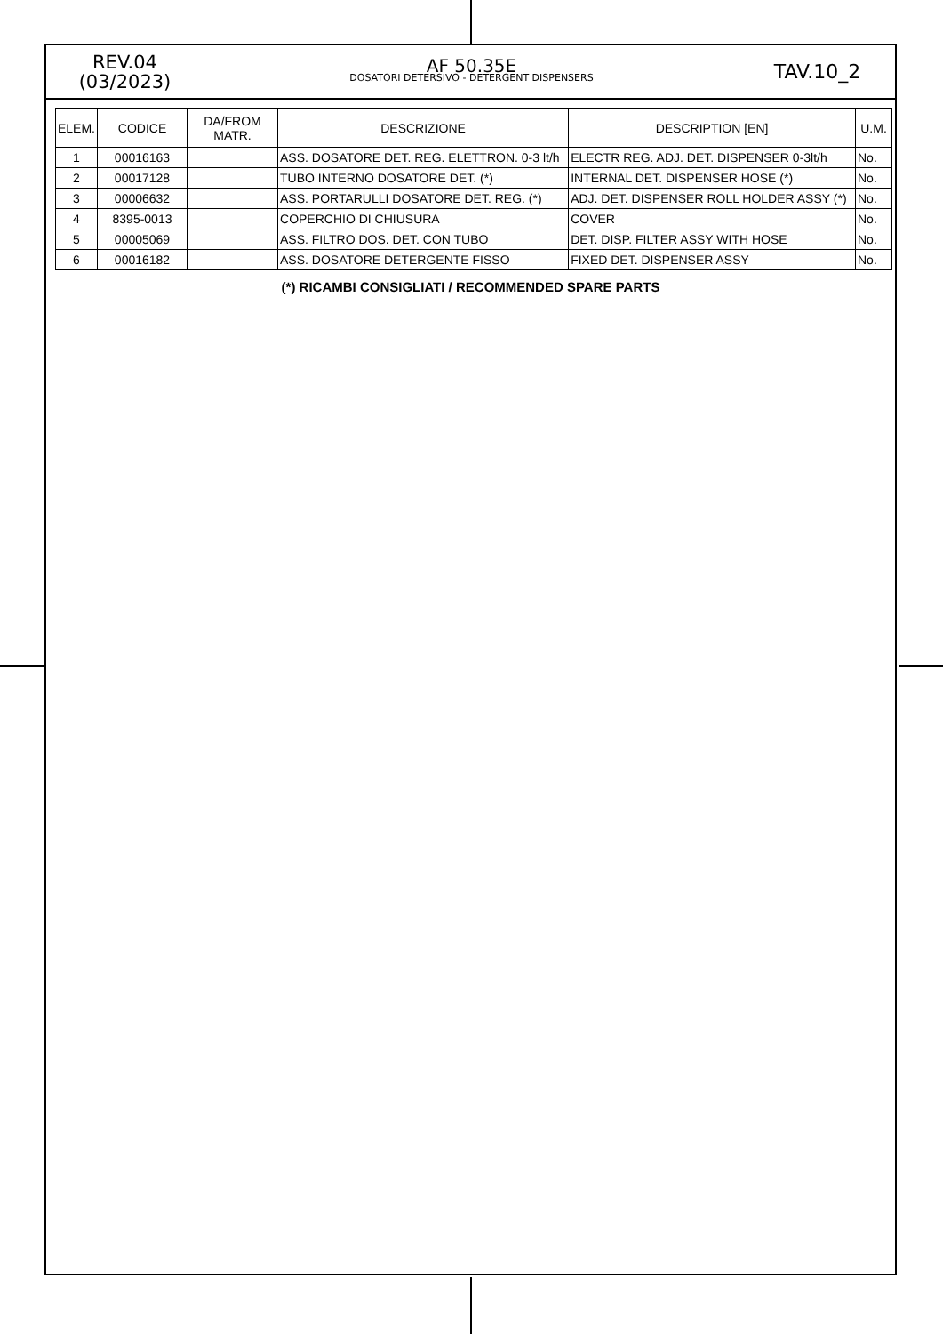REV.04
(03/2023)
AF 50.35E
DOSATORI DETERSIVO - DETERGENT DISPENSERS
TAV.10_2
| ELEM. | CODICE | DA/FROM MATR. | DESCRIZIONE | DESCRIPTION [EN] | U.M. |
| --- | --- | --- | --- | --- | --- |
| 1 | 00016163 | | ASS. DOSATORE DET. REG. ELETTRON. 0-3 lt/h | ELECTR REG. ADJ. DET. DISPENSER 0-3lt/h | No. |
| 2 | 00017128 | | TUBO INTERNO DOSATORE DET. (*) | INTERNAL DET. DISPENSER HOSE (*) | No. |
| 3 | 00006632 | | ASS. PORTARULLI DOSATORE DET. REG. (*) | ADJ. DET. DISPENSER ROLL HOLDER ASSY (*) | No. |
| 4 | 8395-0013 | | COPERCHIO DI CHIUSURA | COVER | No. |
| 5 | 00005069 | | ASS. FILTRO DOS. DET. CON TUBO | DET. DISP. FILTER ASSY WITH HOSE | No. |
| 6 | 00016182 | | ASS. DOSATORE DETERGENTE FISSO | FIXED DET. DISPENSER ASSY | No. |
(*) RICAMBI CONSIGLIATI / RECOMMENDED SPARE PARTS